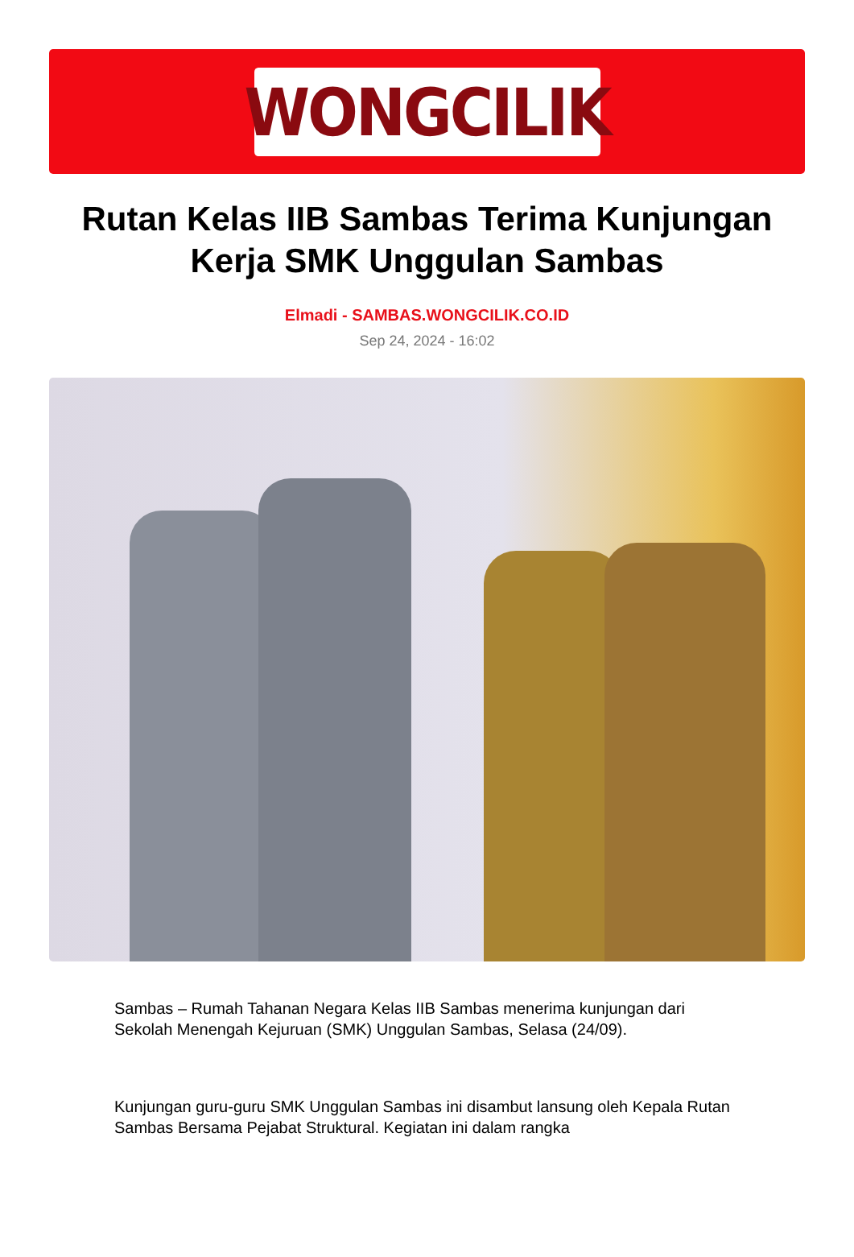WONGCILIK
Rutan Kelas IIB Sambas Terima Kunjungan Kerja SMK Unggulan Sambas
Elmadi - SAMBAS.WONGCILIK.CO.ID
Sep 24, 2024 - 16:02
Sambas – Rumah Tahanan Negara Kelas IIB Sambas menerima kunjungan dari Sekolah Menengah Kejuruan (SMK) Unggulan Sambas, Selasa (24/09).
Kunjungan guru-guru SMK Unggulan Sambas ini disambut lansung oleh Kepala Rutan Sambas Bersama Pejabat Struktural. Kegiatan ini dalam rangka